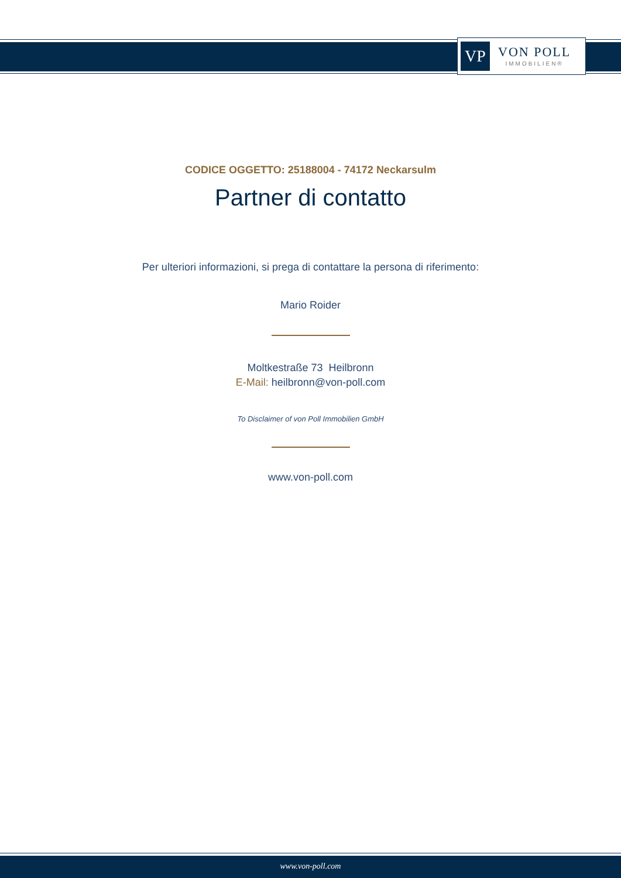VP
VON POLL
IMMOBILIEN®
CODICE OGGETTO: 25188004 - 74172 Neckarsulm
Partner di contatto
Per ulteriori informazioni, si prega di contattare la persona di riferimento:
Mario Roider
Moltkestraße 73 Heilbronn
E-Mail: heilbronn@von-poll.com
To Disclaimer of von Poll Immobilien GmbH
www.von-poll.com
www.von-poll.com